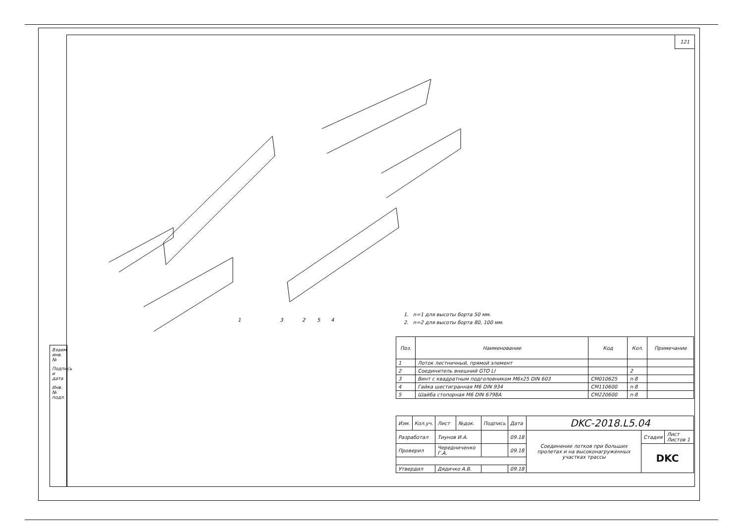Взаим. инв. №
Подпись и дата
Инв. № подл.
121
1
3
2
5
4
1. n=1 для высоты борта 50 мм.
2. n=2 для высоты борта 80, 100 мм.
| Поз. | Наименование | Код | Кол. | Примечание |
| --- | --- | --- | --- | --- |
| 1 | Лоток лестничный, прямой элемент | | | |
| 2 | Соединитель внешний GTO LI | | 2 | |
| 3 | Винт с квадратным подголовником M6x25 DIN 603 | CM010625 | n·8 | |
| 4 | Гайка шестигранная M6 DIN 934 | CM110600 | n·8 | |
| 5 | Шайба стопорная M6 DIN 6798A | CM220600 | n·8 | |
| Изм. | Кол.уч. | Лист | №док. | Подпись | Дата | DKC-2018.L5.04 | | |
| Разработал | | Тиунов И.А. | | | 09.18 | Соединение лотков при больших пролетах и на высоконагруженных участках трассы | Стадия | Лист Листов 1 |
| Проверил | | Чередниченко Г.А. | | | 09.18 | | DKC | |
| Утвердил | | Дядичко А.В. | | | 09.18 | | | |